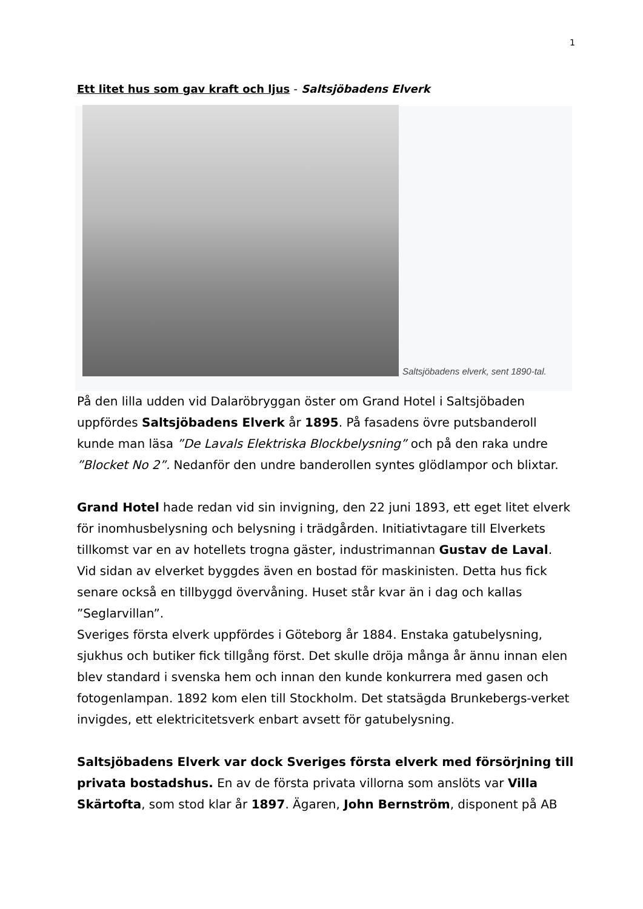1
Ett litet hus som gav kraft och ljus - Saltsjöbadens Elverk
Saltsjöbadens elverk, sent 1890-tal.
På den lilla udden vid Dalaröbryggan öster om Grand Hotel i Saltsjöbaden uppfördes Saltsjöbadens Elverk år 1895. På fasadens övre putsbanderoll kunde man läsa ”De Lavals Elektriska Blockbelysning” och på den raka undre ”Blocket No 2”. Nedanför den undre banderollen syntes glödlampor och blixtar.
Grand Hotel hade redan vid sin invigning, den 22 juni 1893, ett eget litet elverk för inomhusbelysning och belysning i trädgården. Initiativtagare till Elverkets tillkomst var en av hotellets trogna gäster, industrimannan Gustav de Laval. Vid sidan av elverket byggdes även en bostad för maskinisten. Detta hus fick senare också en tillbyggd övervåning. Huset står kvar än i dag och kallas ”Seglarvillan”.
Sveriges första elverk uppfördes i Göteborg år 1884. Enstaka gatubelysning, sjukhus och butiker fick tillgång först. Det skulle dröja många år ännu innan elen blev standard i svenska hem och innan den kunde konkurrera med gasen och fotogenlampan. 1892 kom elen till Stockholm. Det statsägda Brunkebergs-verket invigdes, ett elektricitetsverk enbart avsett för gatubelysning.
Saltsjöbadens Elverk var dock Sveriges första elverk med försörjning till privata bostadshus. En av de första privata villorna som anslöts var Villa Skärtofta, som stod klar år 1897. Ägaren, John Bernström, disponent på AB